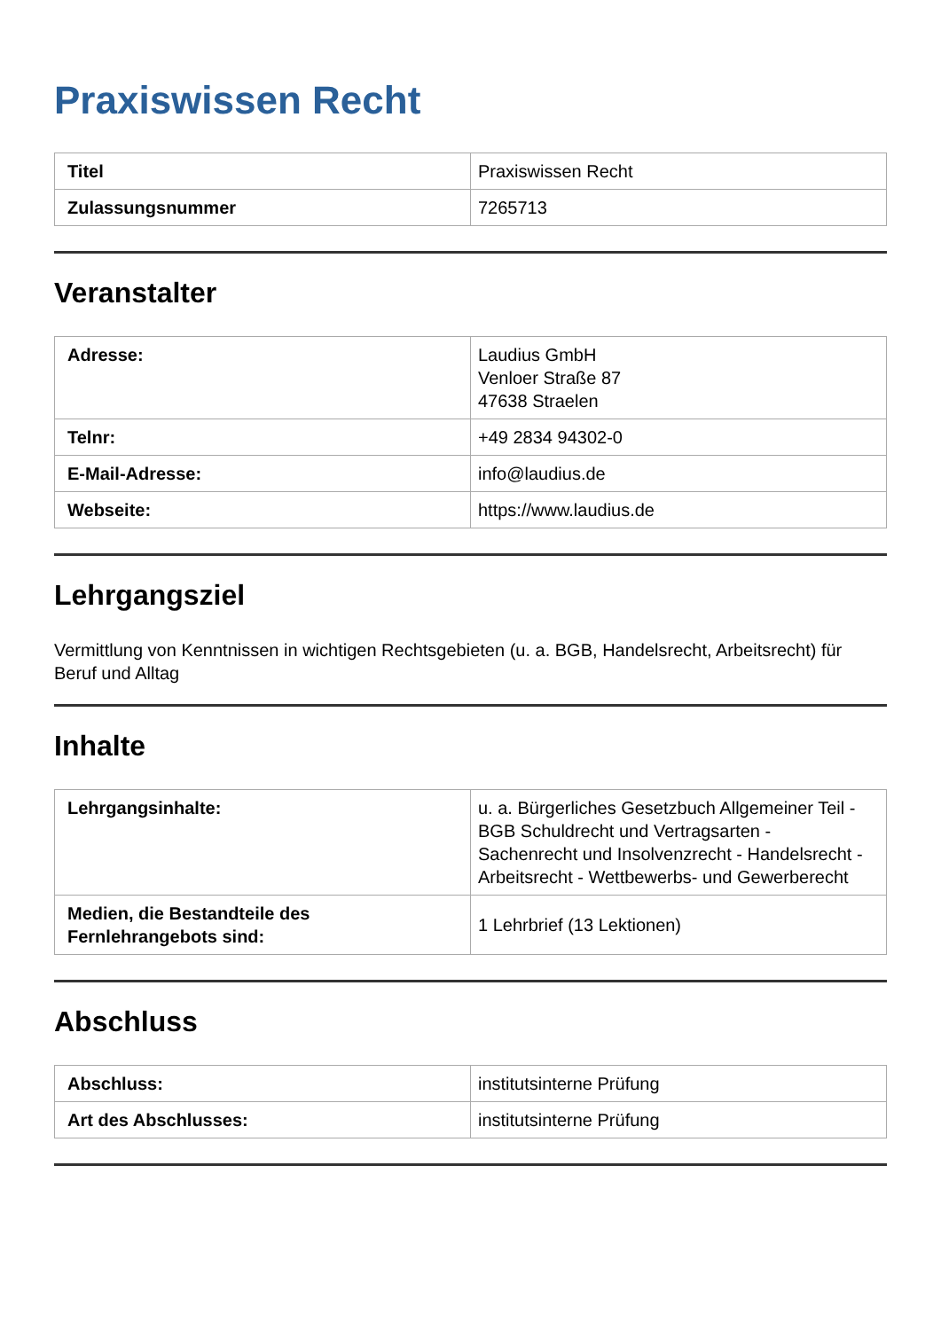Praxiswissen Recht
| Titel | Praxiswissen Recht |
| Zulassungsnummer | 7265713 |
Veranstalter
| Adresse: | Laudius GmbH Venloer Straße 87 47638 Straelen |
| Telnr: | +49 2834 94302-0 |
| E-Mail-Adresse: | info@laudius.de |
| Webseite: | https://www.laudius.de |
Lehrgangsziel
Vermittlung von Kenntnissen in wichtigen Rechtsgebieten (u. a. BGB, Handelsrecht, Arbeitsrecht) für Beruf und Alltag
Inhalte
| Lehrgangsinhalte: | u. a. Bürgerliches Gesetzbuch Allgemeiner Teil - BGB Schuldrecht und Vertragsarten - Sachenrecht und Insolvenzrecht - Handelsrecht - Arbeitsrecht - Wettbewerbs- und Gewerberecht |
| Medien, die Bestandteile des Fernlehrangebots sind: | 1 Lehrbrief (13 Lektionen) |
Abschluss
| Abschluss: | institutsinterne Prüfung |
| Art des Abschlusses: | institutsinterne Prüfung |